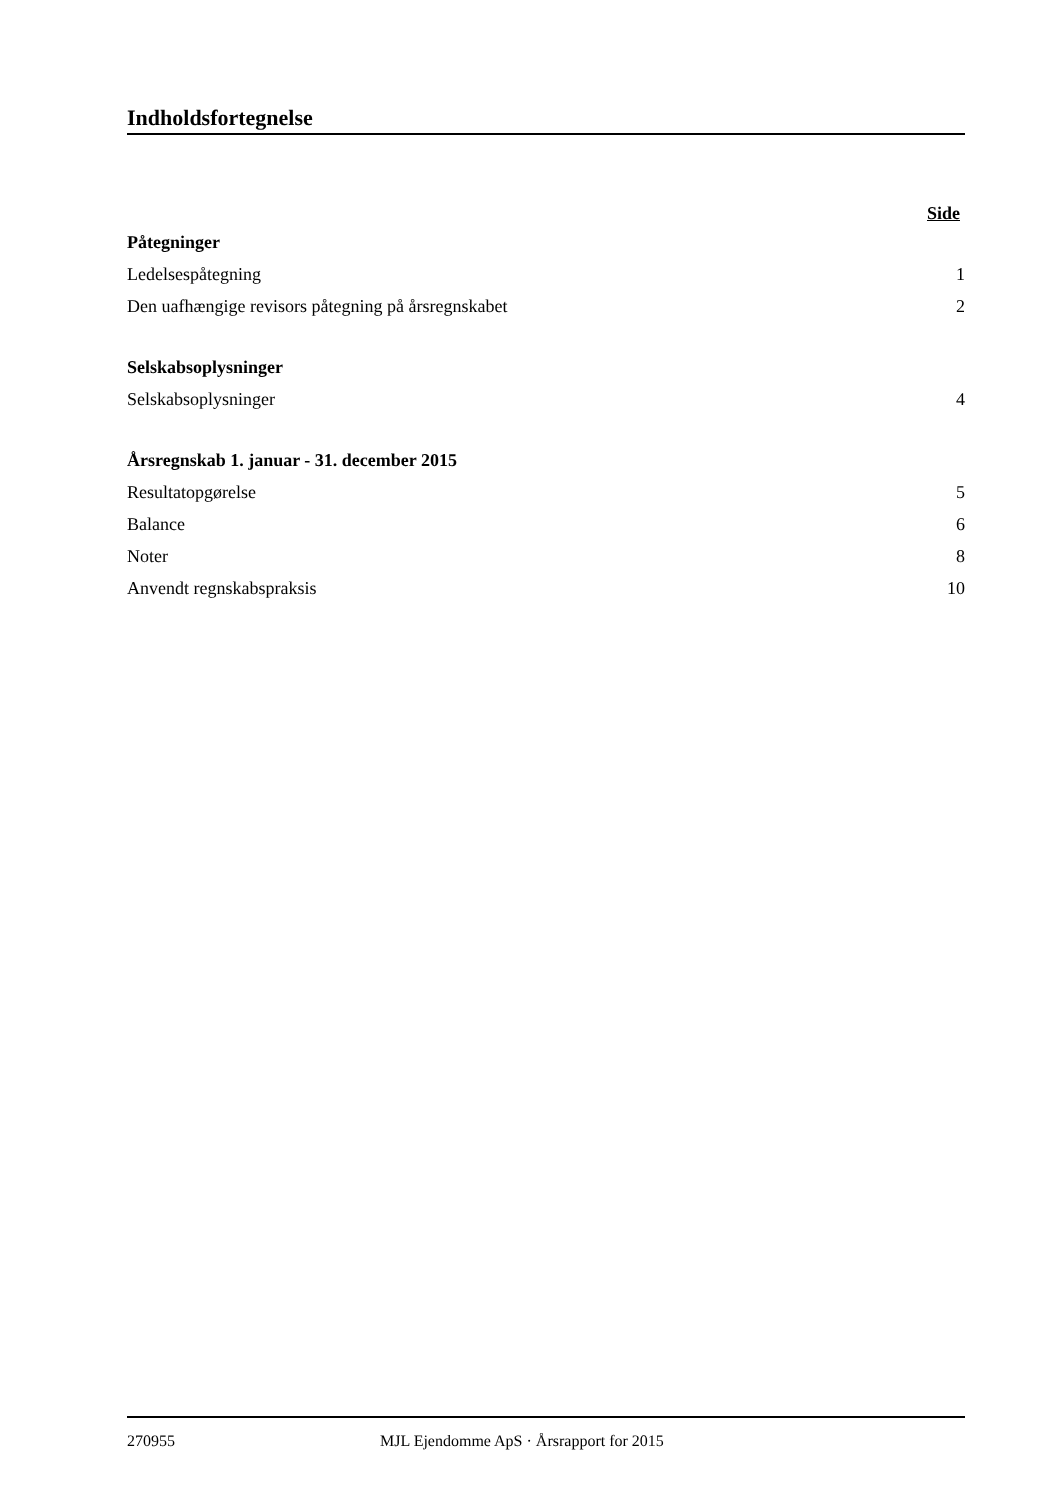Indholdsfortegnelse
Side
Påtegninger
Ledelsespåtegning 1
Den uafhængige revisors påtegning på årsregnskabet 2
Selskabsoplysninger
Selskabsoplysninger 4
Årsregnskab 1. januar - 31. december 2015
Resultatopgørelse 5
Balance 6
Noter 8
Anvendt regnskabspraksis 10
270955 MJL Ejendomme ApS · Årsrapport for 2015